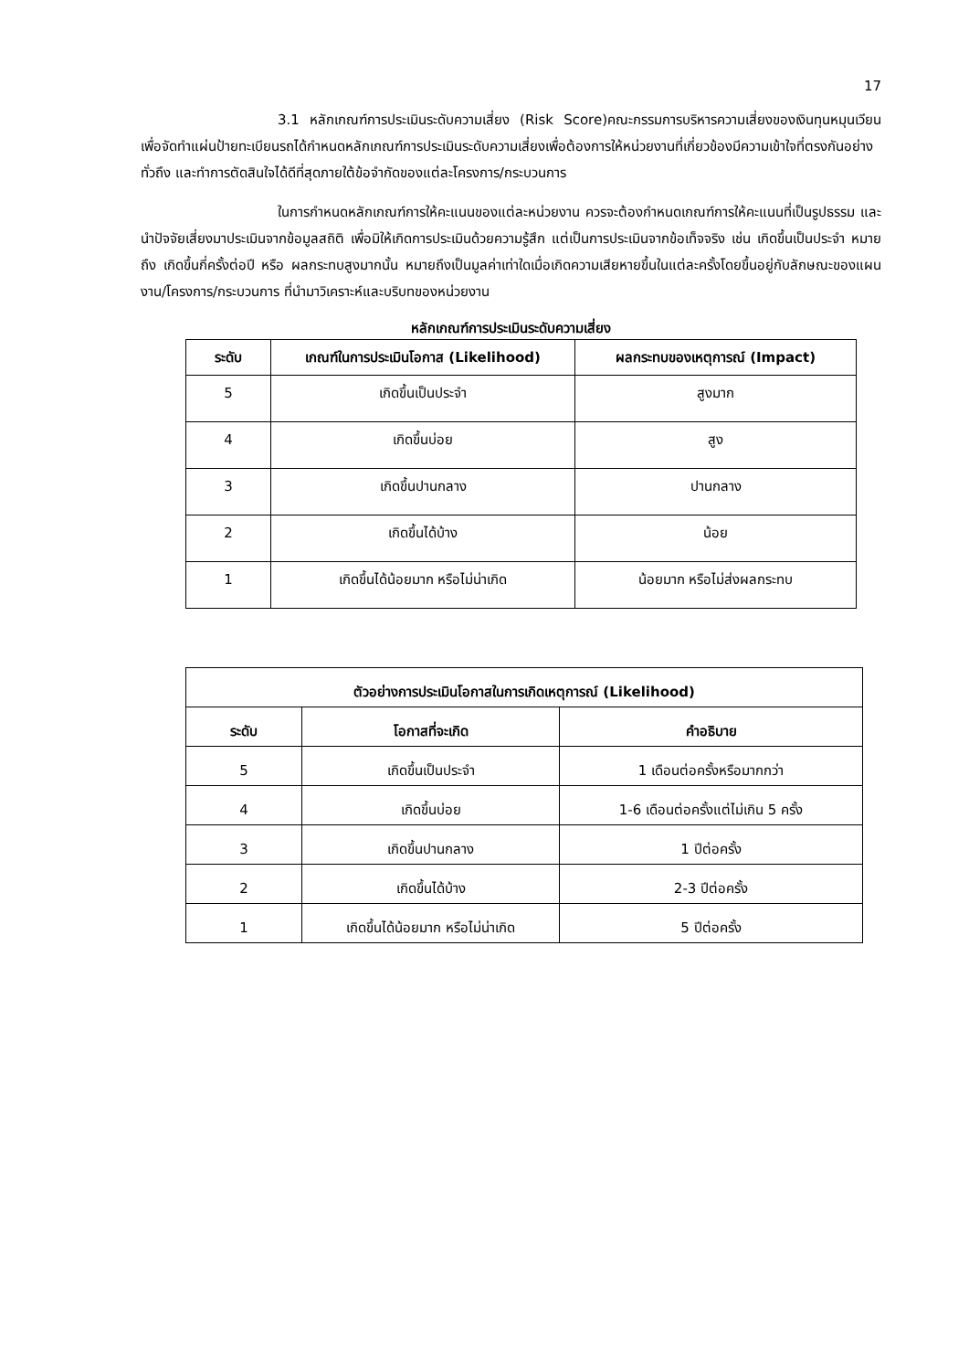17
3.1 หลักเกณฑ์การประเมินระดับความเสี่ยง (Risk Score)คณะกรรมการบริหารความเสี่ยงของเงินทุนหมุนเวียนเพื่อจัดทำแผ่นป้ายทะเบียนรถได้กำหนดหลักเกณฑ์การประเมินระดับความเสี่ยงเพื่อต้องการให้หน่วยงานที่เกี่ยวข้องมีความเข้าใจที่ตรงกันอย่างทั่วถึง และทำการตัดสินใจได้ดีที่สุดภายใต้ข้อจำกัดของแต่ละโครงการ/กระบวนการ
ในการกำหนดหลักเกณฑ์การให้คะแนนของแต่ละหน่วยงาน ควรจะต้องกำหนดเกณฑ์การให้คะแนนที่เป็นรูปธรรม และนำปัจจัยเสี่ยงมาประเมินจากข้อมูลสถิติ เพื่อมิให้เกิดการประเมินด้วยความรู้สึก แต่เป็นการประเมินจากข้อเท็จจริง เช่น เกิดขึ้นเป็นประจำ หมายถึง เกิดขึ้นกี่ครั้งต่อปี หรือ ผลกระทบสูงมากนั้น หมายถึงเป็นมูลค่าเท่าใดเมื่อเกิดความเสียหายขึ้นในแต่ละครั้งโดยขึ้นอยู่กับลักษณะของแผนงาน/โครงการ/กระบวนการ ที่นำมาวิเคราะห์และบริบทของหน่วยงาน
หลักเกณฑ์การประเมินระดับความเสี่ยง
| ระดับ | เกณฑ์ในการประเมินโอกาส (Likelihood) | ผลกระทบของเหตุการณ์ (Impact) |
| --- | --- | --- |
| 5 | เกิดขึ้นเป็นประจำ | สูงมาก |
| 4 | เกิดขึ้นบ่อย | สูง |
| 3 | เกิดขึ้นปานกลาง | ปานกลาง |
| 2 | เกิดขึ้นได้บ้าง | น้อย |
| 1 | เกิดขึ้นได้น้อยมาก หรือไม่น่าเกิด | น้อยมาก หรือไม่ส่งผลกระทบ |
| ตัวอย่างการประเมินโอกาสในการเกิดเหตุการณ์ (Likelihood) | | |
| --- | --- | --- |
| ระดับ | โอกาสที่จะเกิด | คำอธิบาย |
| 5 | เกิดขึ้นเป็นประจำ | 1 เดือนต่อครั้งหรือมากกว่า |
| 4 | เกิดขึ้นบ่อย | 1-6 เดือนต่อครั้งแต่ไม่เกิน 5 ครั้ง |
| 3 | เกิดขึ้นปานกลาง | 1 ปีต่อครั้ง |
| 2 | เกิดขึ้นได้บ้าง | 2-3 ปีต่อครั้ง |
| 1 | เกิดขึ้นได้น้อยมาก หรือไม่น่าเกิด | 5 ปีต่อครั้ง |